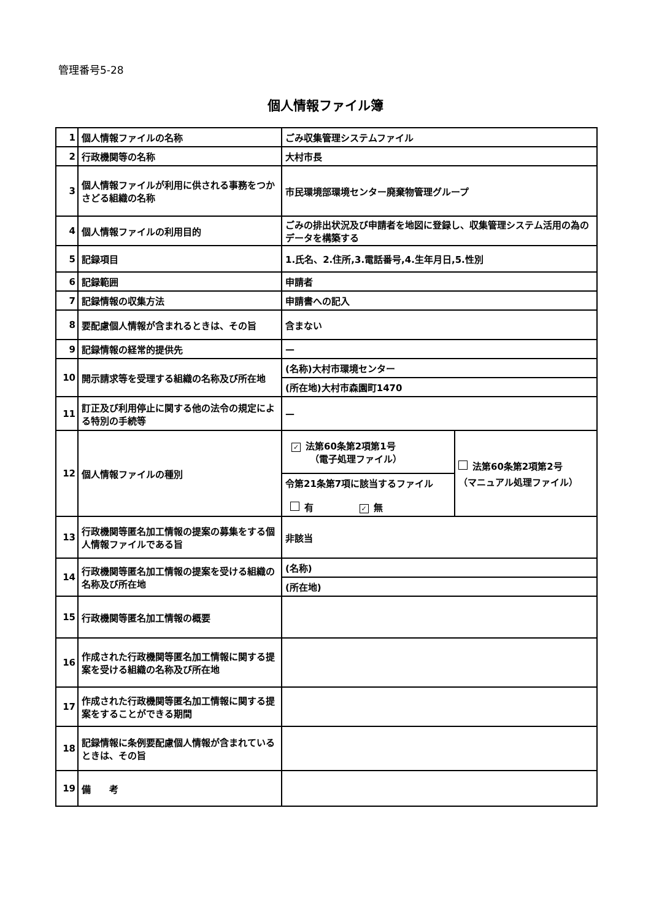管理番号5-28
個人情報ファイル簿
| 1 | 個人情報ファイルの名称 | ごみ収集管理システムファイル | |
| 2 | 行政機関等の名称 | 大村市長 | |
| 3 | 個人情報ファイルが利用に供される事務をつかさどる組織の名称 | 市民環境部環境センター廃棄物管理グループ | |
| 4 | 個人情報ファイルの利用目的 | ごみの排出状況及び申請者を地図に登録し、収集管理システム活用の為のデータを構築する | |
| 5 | 記録項目 | 1.氏名、2.住所,3.電話番号,4.生年月日,5.性別 | |
| 6 | 記録範囲 | 申請者 | |
| 7 | 記録情報の収集方法 | 申請書への記入 | |
| 8 | 要配慮個人情報が含まれるときは、その旨 | 含まない | |
| 9 | 記録情報の経常的提供先 | — | |
| 10 | 開示請求等を受理する組織の名称及び所在地 | (名称)大村市環境センター | |
| | | (所在地)大村市森園町1470 | |
| 11 | 訂正及び利用停止に関する他の法令の規定による特別の手続等 | — | |
| 12 | 個人情報ファイルの種別 | ✓ 法第60条第2項第1号 （電子処理ファイル） | 法第60条第2項第2号 （マニュアル処理ファイル） |
| | | 令第21条第7項に該当するファイル 有 ✓ 無 | |
| 13 | 行政機関等匿名加工情報の提案の募集をする個人情報ファイルである旨 | 非該当 | |
| 14 | 行政機関等匿名加工情報の提案を受ける組織の名称及び所在地 | (名称) | |
| | | (所在地) | |
| 15 | 行政機関等匿名加工情報の概要 | | |
| 16 | 作成された行政機関等匿名加工情報に関する提案を受ける組織の名称及び所在地 | | |
| 17 | 作成された行政機関等匿名加工情報に関する提案をすることができる期間 | | |
| 18 | 記録情報に条例要配慮個人情報が含まれているときは、その旨 | | |
| 19 | 備 考 | | |